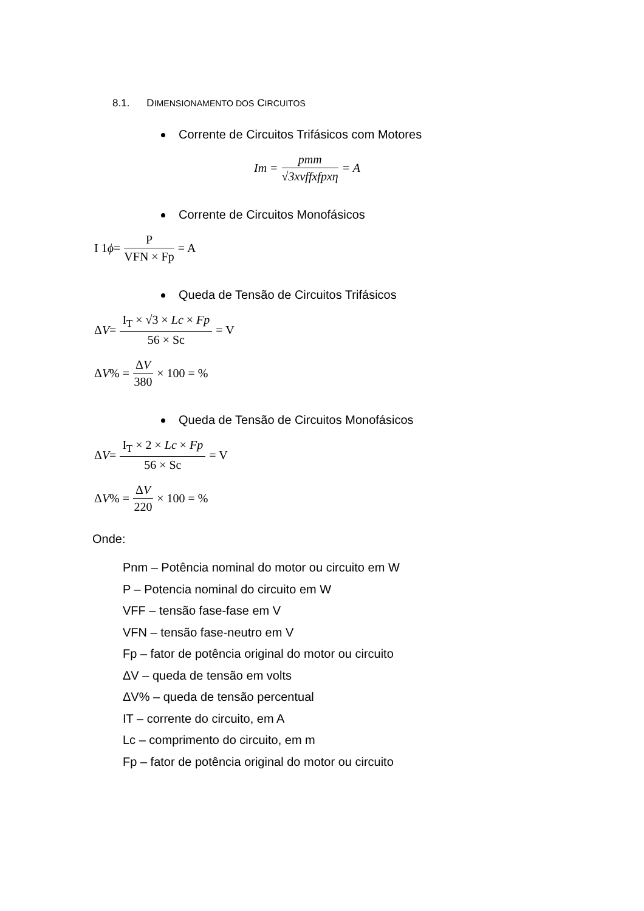8.1. DIMENSIONAMENTO DOS CIRCUITOS
Corrente de Circuitos Trifásicos com Motores
Im = pmm √3xvffxfpxη = A
Corrente de Circuitos Monofásicos
I 1 ϕ = P VFN × Fp = A
Queda de Tensão de Circuitos Trifásicos
Δ V = I<sub>T</sub> × √3 × Lc × Fp 56 × Sc = V
Δ V % = ΔV 380 × 100 = %
Queda de Tensão de Circuitos Monofásicos
Δ V = I<sub>T</sub> × 2 × Lc × Fp 56 × Sc = V
Δ V % = ΔV 220 × 100 = %
Onde:
Pnm – Potência nominal do motor ou circuito em W
P – Potencia nominal do circuito em W
VFF – tensão fase-fase em V
VFN – tensão fase-neutro em V
Fp – fator de potência original do motor ou circuito
ΔV – queda de tensão em volts
ΔV% – queda de tensão percentual
IT – corrente do circuito, em A
Lc – comprimento do circuito, em m
Fp – fator de potência original do motor ou circuito